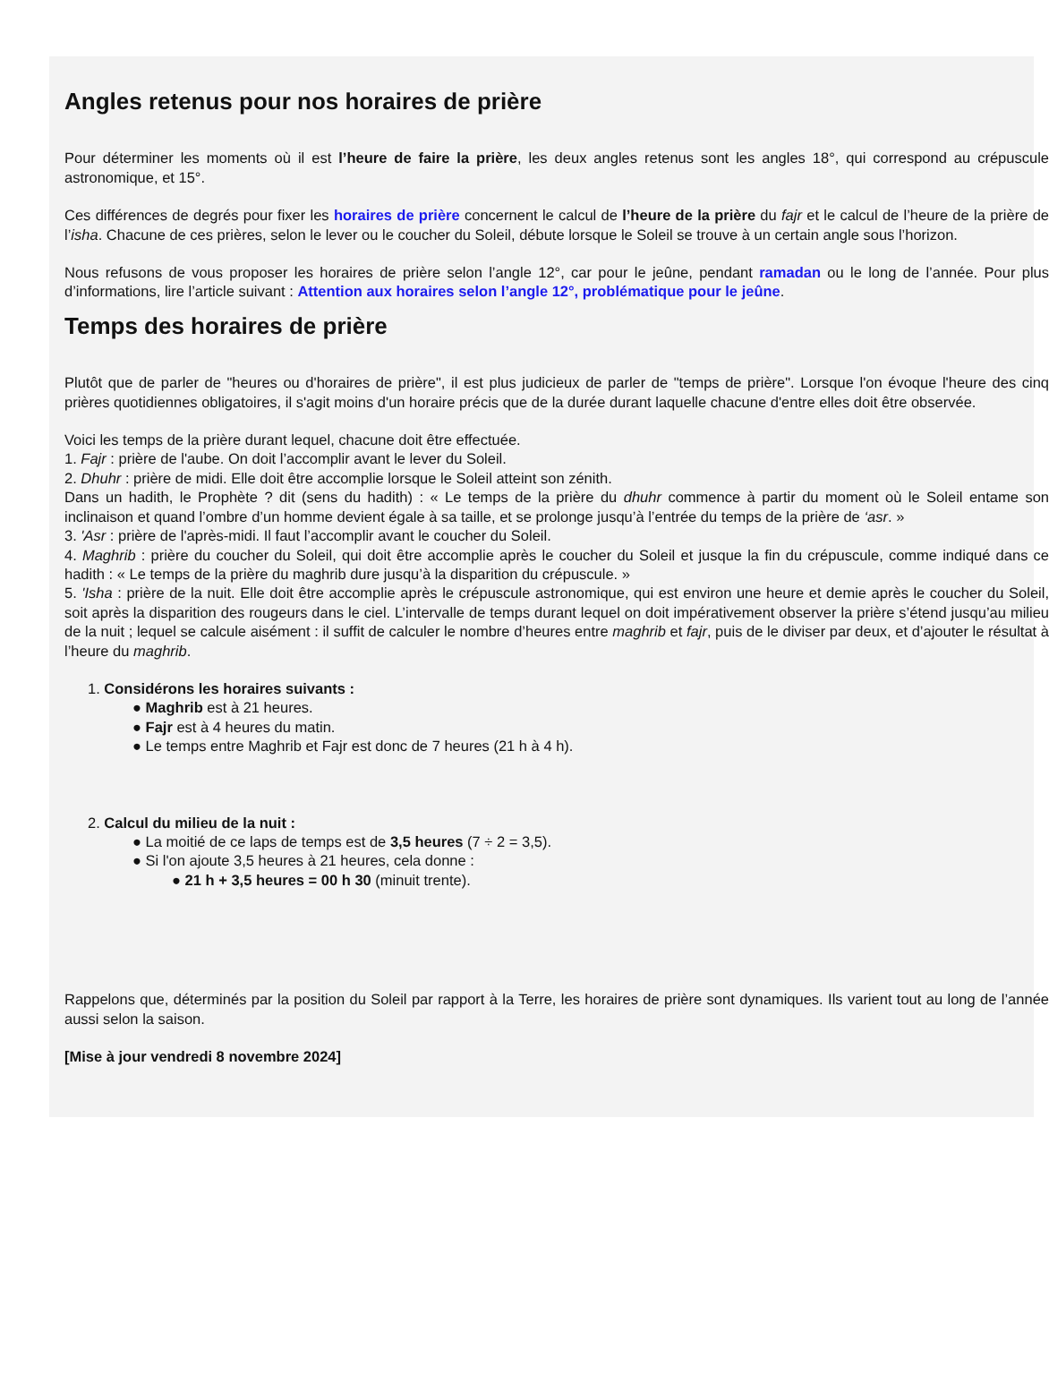Angles retenus pour nos horaires de prière
Pour déterminer les moments où il est l’heure de faire la prière, les deux angles retenus sont les angles 18°, qui correspond au crépuscule astronomique, et 15°.
Ces différences de degrés pour fixer les horaires de prière concernent le calcul de l’heure de la prière du fajr et le calcul de l’heure de la prière de l’isha. Chacune de ces prières, selon le lever ou le coucher du Soleil, débute lorsque le Soleil se trouve à un certain angle sous l’horizon.
Nous refusons de vous proposer les horaires de prière selon l’angle 12°, car pour le jeûne, pendant ramadan ou le long de l’année. Pour plus d’informations, lire l’article suivant : Attention aux horaires selon l’angle 12°, problématique pour le jeûne.
Temps des horaires de prière
Plutôt que de parler de "heures ou d'horaires de prière", il est plus judicieux de parler de "temps de prière". Lorsque l'on évoque l'heure des cinq prières quotidiennes obligatoires, il s'agit moins d'un horaire précis que de la durée durant laquelle chacune d'entre elles doit être observée.
Voici les temps de la prière durant lequel, chacune doit être effectuée.
1. Fajr : prière de l'aube. On doit l’accomplir avant le lever du Soleil.
2. Dhuhr : prière de midi. Elle doit être accomplie lorsque le Soleil atteint son zénith.
Dans un hadith, le Prophète ? dit (sens du hadith) : « Le temps de la prière du dhuhr commence à partir du moment où le Soleil entame son inclinaison et quand l’ombre d’un homme devient égale à sa taille, et se prolonge jusqu’à l’entrée du temps de la prière de ‘asr. »
3. 'Asr : prière de l'après-midi. Il faut l’accomplir avant le coucher du Soleil.
4. Maghrib : prière du coucher du Soleil, qui doit être accomplie après le coucher du Soleil et jusque la fin du crépuscule, comme indiqué dans ce hadith : « Le temps de la prière du maghrib dure jusqu’à la disparition du crépuscule. »
5. 'Isha : prière de la nuit. Elle doit être accomplie après le crépuscule astronomique, qui est environ une heure et demie après le coucher du Soleil, soit après la disparition des rougeurs dans le ciel. L’intervalle de temps durant lequel on doit impérativement observer la prière s’étend jusqu’au milieu de la nuit ; lequel se calcule aisément : il suffit de calculer le nombre d’heures entre maghrib et fajr, puis de le diviser par deux, et d’ajouter le résultat à l’heure du maghrib.
1. Considérons les horaires suivants :
● Maghrib est à 21 heures.
● Fajr est à 4 heures du matin.
● Le temps entre Maghrib et Fajr est donc de 7 heures (21 h à 4 h).
2. Calcul du milieu de la nuit :
● La moitié de ce laps de temps est de 3,5 heures (7 ÷ 2 = 3,5).
● Si l'on ajoute 3,5 heures à 21 heures, cela donne :
● 21 h + 3,5 heures = 00 h 30 (minuit trente).
Rappelons que, déterminés par la position du Soleil par rapport à la Terre, les horaires de prière sont dynamiques. Ils varient tout au long de l’année aussi selon la saison.
[Mise à jour vendredi 8 novembre 2024]